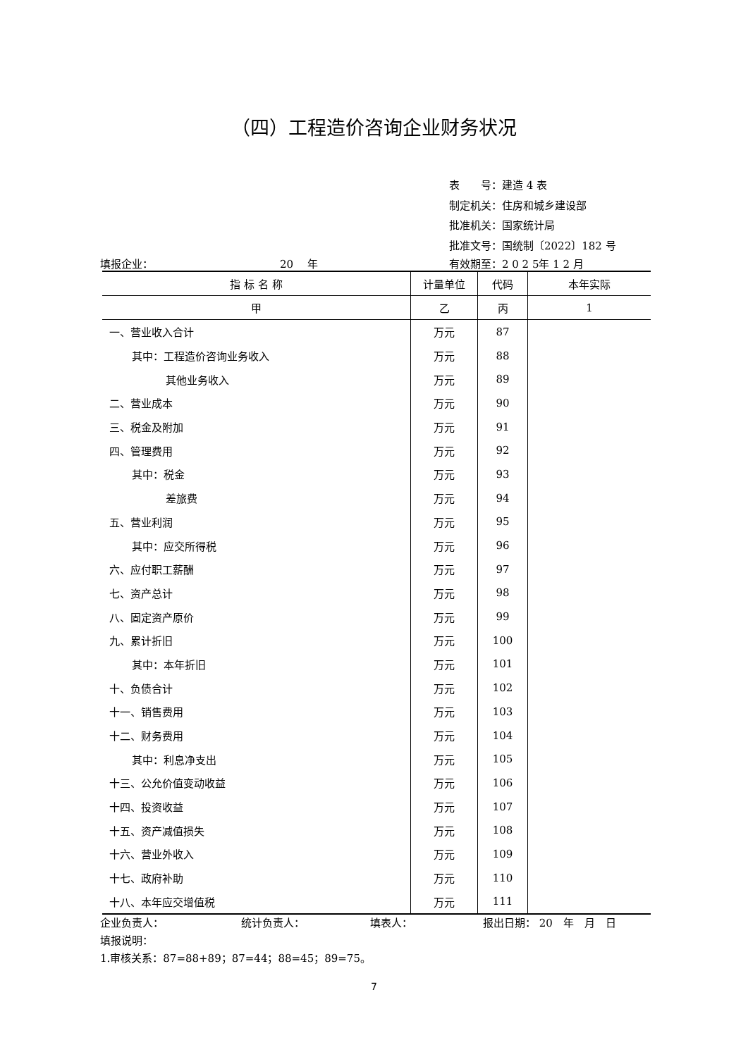（四）工程造价咨询企业财务状况
表　　号：建造 4 表
制定机关：住房和城乡建设部
批准机关：国家统计局
批准文号：国统制〔2022〕182 号
填报企业： 20　 年 有效期至：2 0 2 5年 1 2 月
| 指 标 名 称 | 计量单位 | 代码 | 本年实际 |
| --- | --- | --- | --- |
| 甲 | 乙 | 丙 | 1 |
| 一、营业收入合计 | 万元 | 87 | |
| 其中：工程造价咨询业务收入 | 万元 | 88 | |
| 其他业务收入 | 万元 | 89 | |
| 二、营业成本 | 万元 | 90 | |
| 三、税金及附加 | 万元 | 91 | |
| 四、管理费用 | 万元 | 92 | |
| 其中：税金 | 万元 | 93 | |
| 差旅费 | 万元 | 94 | |
| 五、营业利润 | 万元 | 95 | |
| 其中：应交所得税 | 万元 | 96 | |
| 六、应付职工薪酬 | 万元 | 97 | |
| 七、资产总计 | 万元 | 98 | |
| 八、固定资产原价 | 万元 | 99 | |
| 九、累计折旧 | 万元 | 100 | |
| 其中：本年折旧 | 万元 | 101 | |
| 十、负债合计 | 万元 | 102 | |
| 十一、销售费用 | 万元 | 103 | |
| 十二、财务费用 | 万元 | 104 | |
| 其中：利息净支出 | 万元 | 105 | |
| 十三、公允价值变动收益 | 万元 | 106 | |
| 十四、投资收益 | 万元 | 107 | |
| 十五、资产减值损失 | 万元 | 108 | |
| 十六、营业外收入 | 万元 | 109 | |
| 十七、政府补助 | 万元 | 110 | |
| 十八、本年应交增值税 | 万元 | 111 | |
企业负责人： 统计负责人： 填表人： 报出日期： 20　年　月　日
填报说明：
1.审核关系：87=88+89；87=44；88=45；89=75。
7